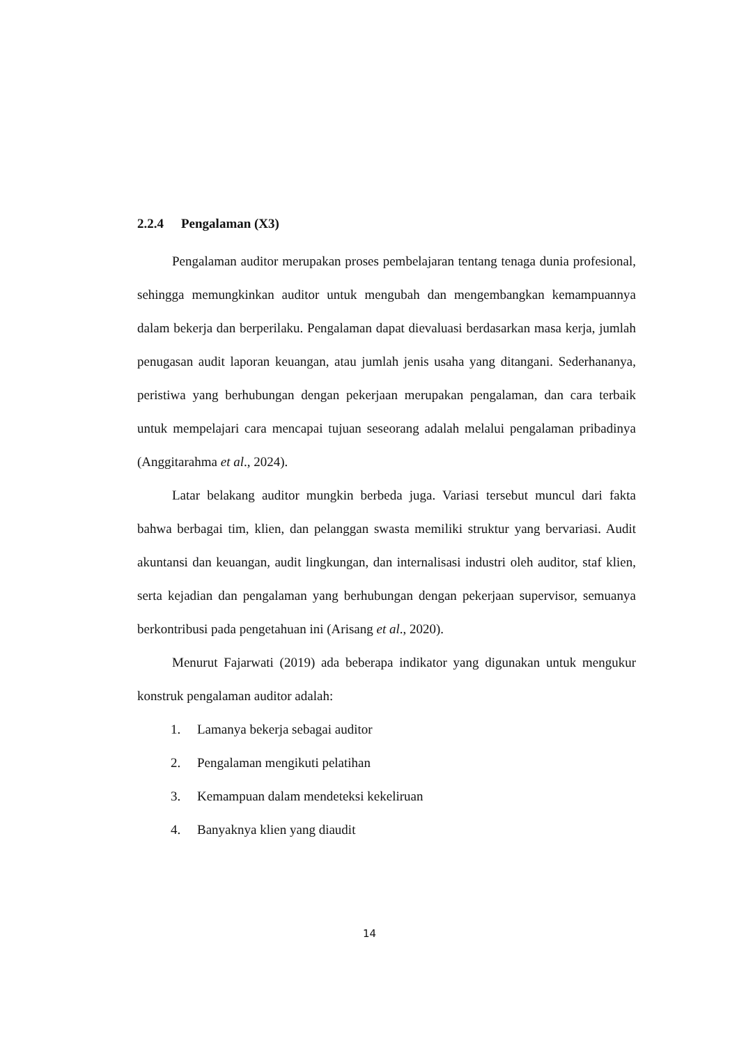2.2.4 Pengalaman (X3)
Pengalaman auditor merupakan proses pembelajaran tentang tenaga dunia profesional, sehingga memungkinkan auditor untuk mengubah dan mengembangkan kemampuannya dalam bekerja dan berperilaku. Pengalaman dapat dievaluasi berdasarkan masa kerja, jumlah penugasan audit laporan keuangan, atau jumlah jenis usaha yang ditangani. Sederhananya, peristiwa yang berhubungan dengan pekerjaan merupakan pengalaman, dan cara terbaik untuk mempelajari cara mencapai tujuan seseorang adalah melalui pengalaman pribadinya (Anggitarahma et al., 2024).
Latar belakang auditor mungkin berbeda juga. Variasi tersebut muncul dari fakta bahwa berbagai tim, klien, dan pelanggan swasta memiliki struktur yang bervariasi. Audit akuntansi dan keuangan, audit lingkungan, dan internalisasi industri oleh auditor, staf klien, serta kejadian dan pengalaman yang berhubungan dengan pekerjaan supervisor, semuanya berkontribusi pada pengetahuan ini (Arisang et al., 2020).
Menurut Fajarwati (2019) ada beberapa indikator yang digunakan untuk mengukur konstruk pengalaman auditor adalah:
1. Lamanya bekerja sebagai auditor
2. Pengalaman mengikuti pelatihan
3. Kemampuan dalam mendeteksi kekeliruan
4. Banyaknya klien yang diaudit
14